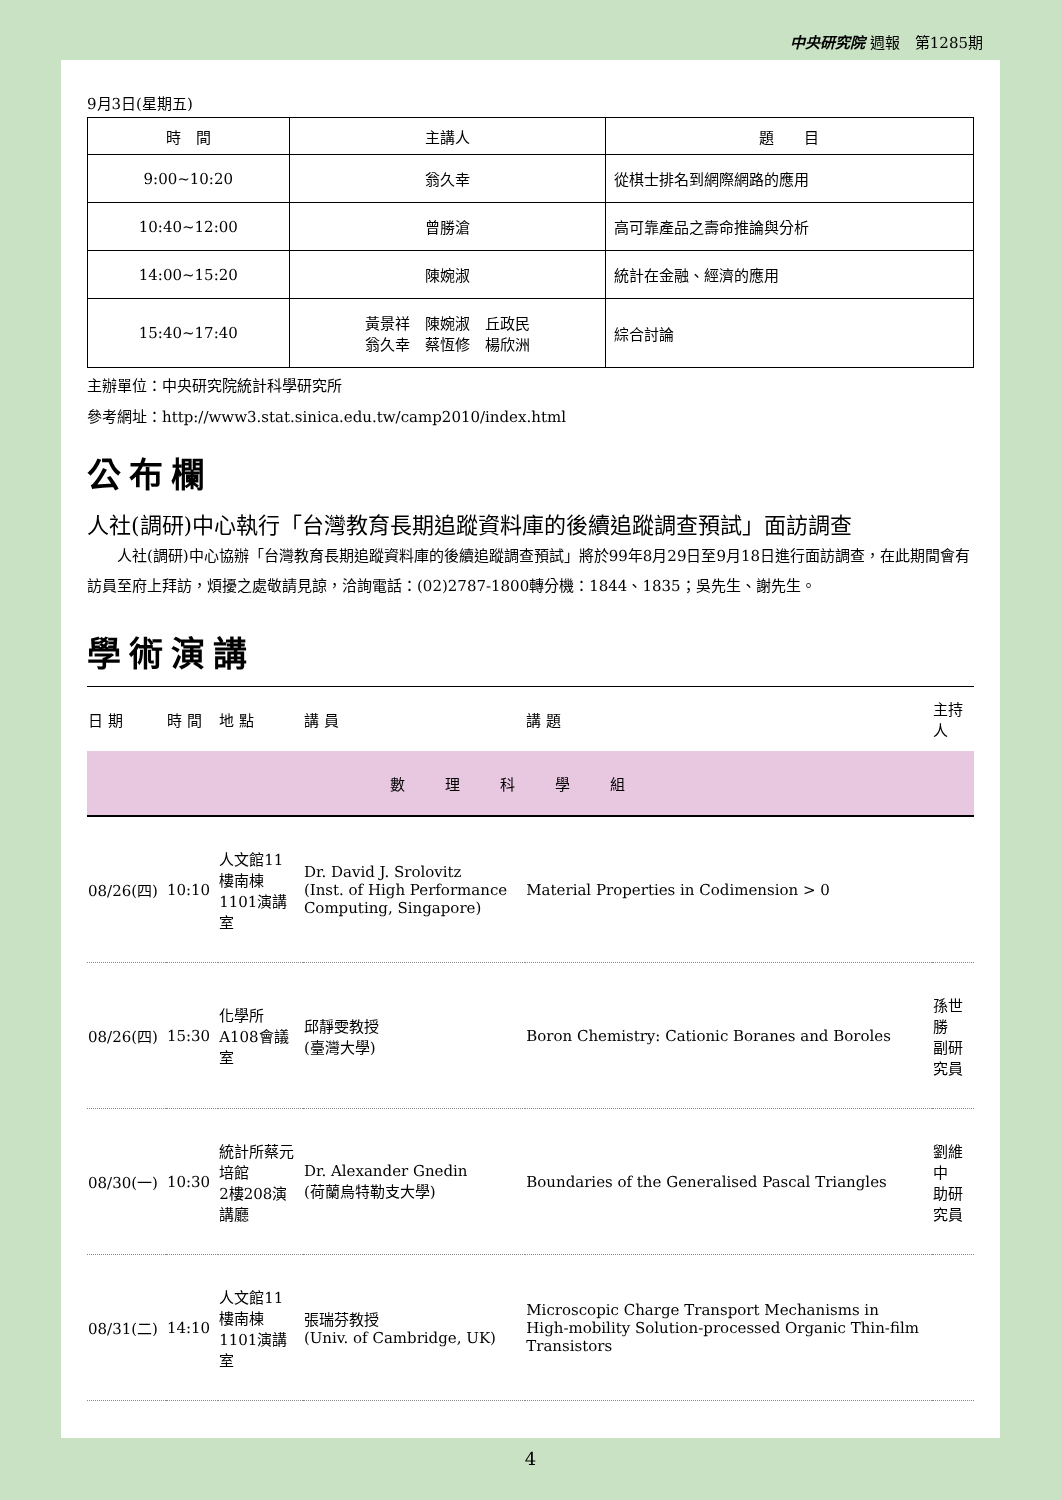中央研究院 週報　第1285期
9月3日(星期五)
| 時 間 | 主講人 | 題 目 |
| --- | --- | --- |
| 9:00~10:20 | 翁久幸 | 從棋士排名到網際網路的應用 |
| 10:40~12:00 | 曾勝滄 | 高可靠產品之壽命推論與分析 |
| 14:00~15:20 | 陳婉淑 | 統計在金融、經濟的應用 |
| 15:40~17:40 | 黃景祥 陳婉淑 丘政民 翁久幸 蔡恆修 楊欣洲 | 綜合討論 |
主辦單位：中央研究院統計科學研究所
參考網址：http://www3.stat.sinica.edu.tw/camp2010/index.html
公布欄
人社(調研)中心執行「台灣教育長期追蹤資料庫的後續追蹤調查預試」面訪調查
人社(調研)中心協辦「台灣教育長期追蹤資料庫的後續追蹤調查預試」將於99年8月29日至9月18日進行面訪調查，在此期間會有訪員至府上拜訪，煩擾之處敬請見諒，洽詢電話：(02)2787-1800轉分機：1844、1835；吳先生、謝先生。
學術演講
| 日 期 | 時 間 | 地 點 | 講 員 | 講 題 | 主持人 |
| --- | --- | --- | --- | --- | --- |
| 數理科學組 | | | | | |
| 08/26(四) | 10:10 | 人文館11樓南棟 1101演講室 | Dr. David J. Srolovitz (Inst. of High Performance Computing, Singapore) | Material Properties in Codimension > 0 | |
| 08/26(四) | 15:30 | 化學所A108會議室 | 邱靜雯教授 (臺灣大學) | Boron Chemistry: Cationic Boranes and Boroles | 孫世勝 副研究員 |
| 08/30(一) | 10:30 | 統計所蔡元培館 2樓208演講廳 | Dr. Alexander Gnedin (荷蘭烏特勒支大學) | Boundaries of the Generalised Pascal Triangles | 劉維中 助研究員 |
| 08/31(二) | 14:10 | 人文館11樓南棟 1101演講室 | 張瑞芬教授 (Univ. of Cambridge, UK) | Microscopic Charge Transport Mechanisms in High-mobility Solution-processed Organic Thin-film Transistors | |
4